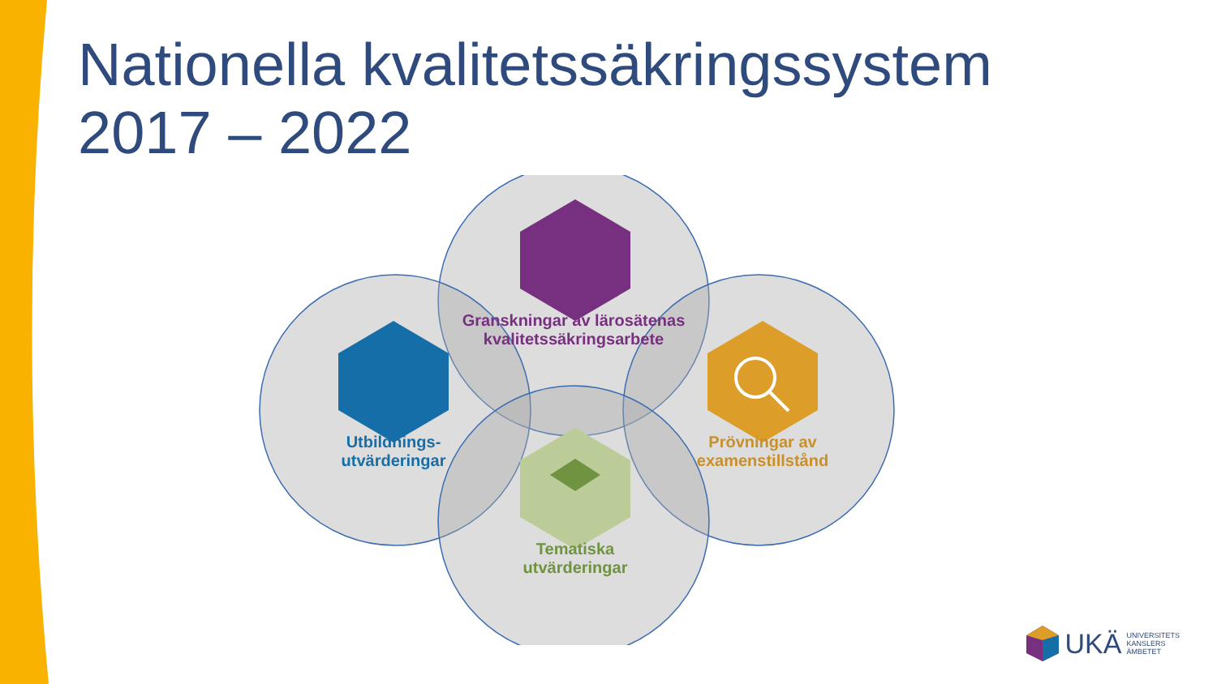Nationella kvalitetssäkringssystem
2017 – 2022
Granskningar av lärosätenas kvalitetssäkringsarbete
Utbildnings-
utvärderingar
Prövningar av examenstillstånd
Tematiska
utvärderingar
UKÄ UNIVERSITETS
KANSLERS
ÄMBETET